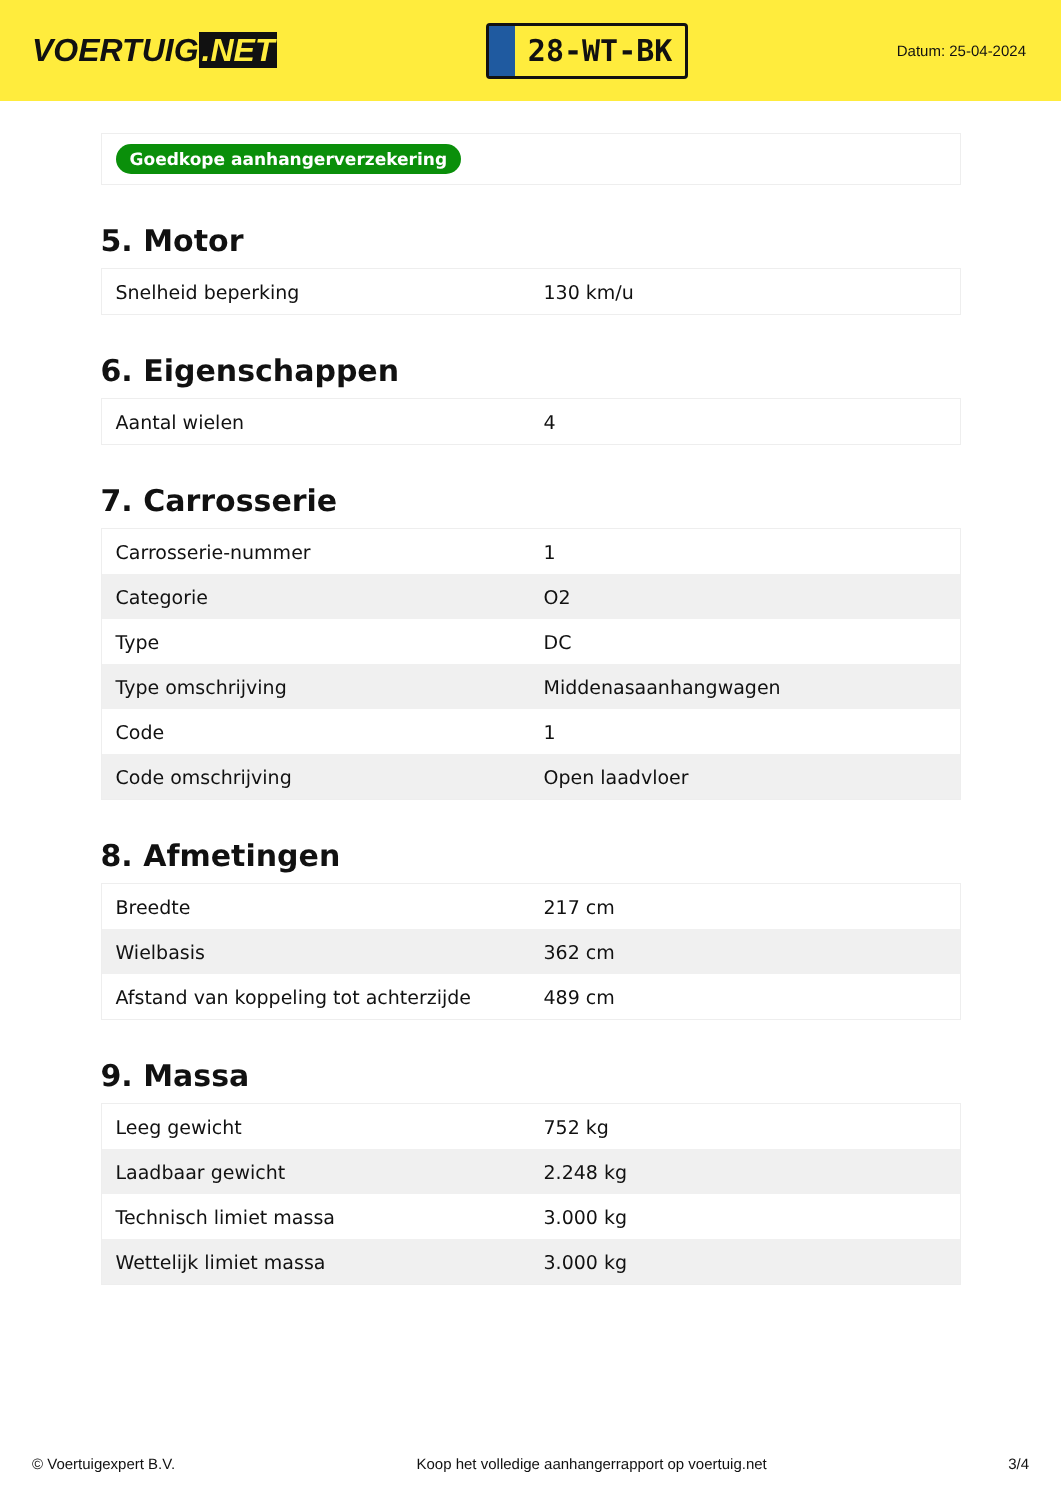VOERTUIG.NET
28-WT-BK
Datum: 25-04-2024
Goedkope aanhangerverzekering
5. Motor
| Snelheid beperking | 130 km/u |
6. Eigenschappen
| Aantal wielen | 4 |
7. Carrosserie
| Carrosserie-nummer | 1 |
| Categorie | O2 |
| Type | DC |
| Type omschrijving | Middenasaanhangwagen |
| Code | 1 |
| Code omschrijving | Open laadvloer |
8. Afmetingen
| Breedte | 217 cm |
| Wielbasis | 362 cm |
| Afstand van koppeling tot achterzijde | 489 cm |
9. Massa
| Leeg gewicht | 752 kg |
| Laadbaar gewicht | 2.248 kg |
| Technisch limiet massa | 3.000 kg |
| Wettelijk limiet massa | 3.000 kg |
© Voertuigexpert B.V. Koop het volledige aanhangerrapport op voertuig.net 3/4